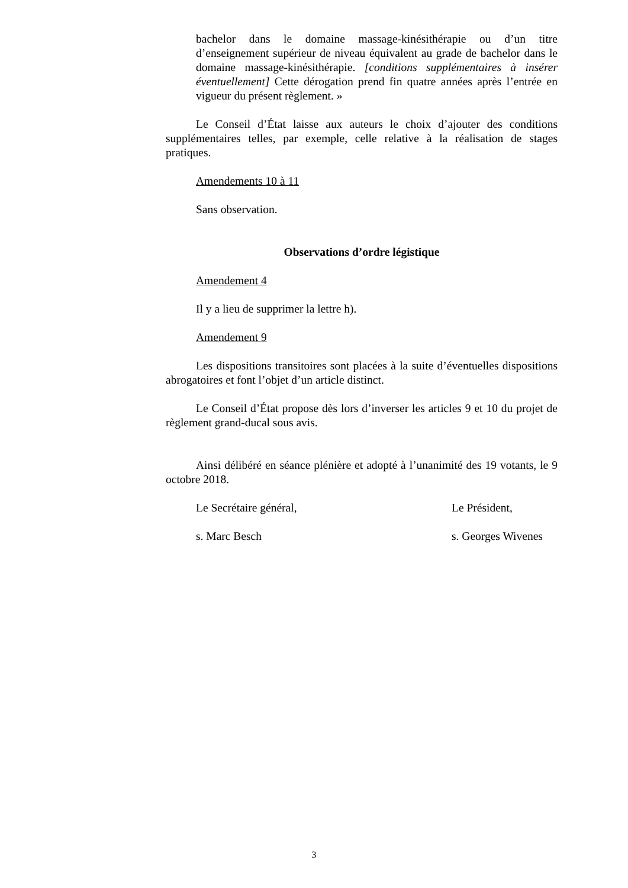bachelor dans le domaine massage-kinésithérapie ou d’un titre d’enseignement supérieur de niveau équivalent au grade de bachelor dans le domaine massage-kinésithérapie. [conditions supplémentaires à insérer éventuellement] Cette dérogation prend fin quatre années après l’entrée en vigueur du présent règlement. »
Le Conseil d’État laisse aux auteurs le choix d’ajouter des conditions supplémentaires telles, par exemple, celle relative à la réalisation de stages pratiques.
Amendements 10 à 11
Sans observation.
Observations d’ordre légistique
Amendement 4
Il y a lieu de supprimer la lettre h).
Amendement 9
Les dispositions transitoires sont placées à la suite d’éventuelles dispositions abrogatoires et font l’objet d’un article distinct.
Le Conseil d’État propose dès lors d’inverser les articles 9 et 10 du projet de règlement grand-ducal sous avis.
Ainsi délibéré en séance plénière et adopté à l’unanimité des 19 votants, le 9 octobre 2018.
Le Secrétaire général, Le Président,
s. Marc Besch s. Georges Wivenes
3